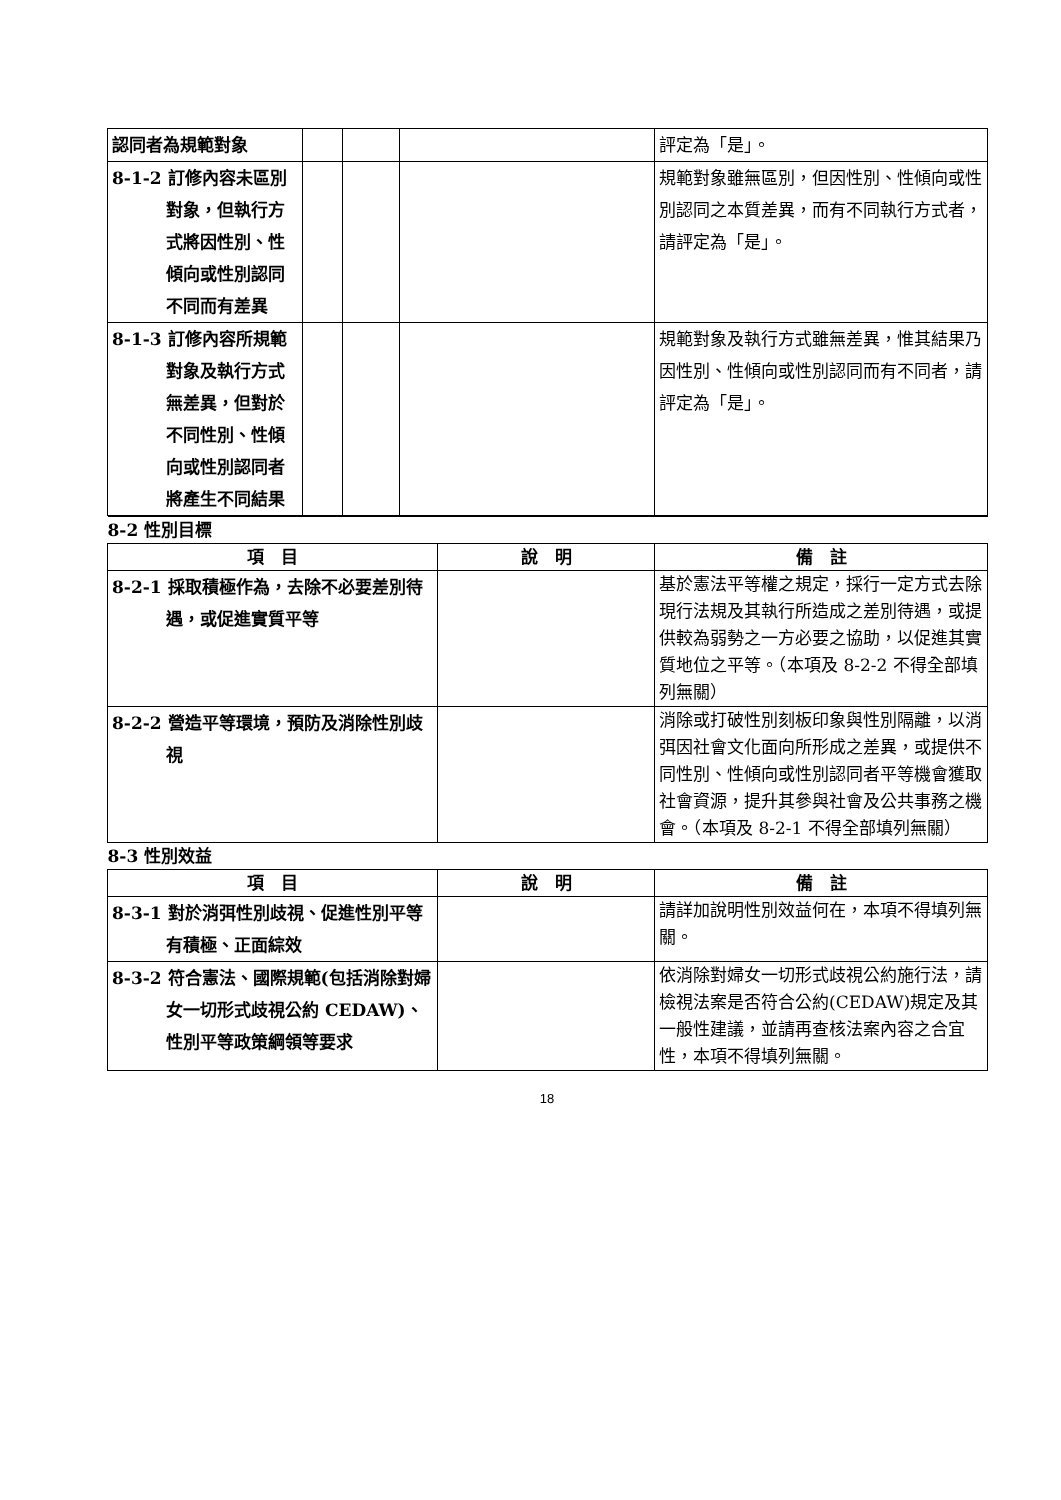| 認同者為規範對象 | | | | 評定為「是」。 |
| 8-1-2 訂修內容未區別對象，但執行方式將因性別、性傾向或性別認同不同而有差異 | | | | 規範對象雖無區別，但因性別、性傾向或性別認同之本質差異，而有不同執行方式者，請評定為「是」。 |
| 8-1-3 訂修內容所規範對象及執行方式無差異，但對於不同性別、性傾向或性別認同者將產生不同結果 | | | | 規範對象及執行方式雖無差異，惟其結果乃因性別、性傾向或性別認同而有不同者，請評定為「是」。 |
| 8-2 性別目標 | | |
| 項 目 | 說 明 | 備 註 |
| 8-2-1 採取積極作為，去除不必要差別待遇，或促進實質平等 | | 基於憲法平等權之規定，採行一定方式去除現行法規及其執行所造成之差別待遇，或提供較為弱勢之一方必要之協助，以促進其實質地位之平等。（本項及 8-2-2 不得全部填列無關） |
| 8-2-2 營造平等環境，預防及消除性別歧視 | | 消除或打破性別刻板印象與性別隔離，以消弭因社會文化面向所形成之差異，或提供不同性別、性傾向或性別認同者平等機會獲取社會資源，提升其參與社會及公共事務之機會。（本項及 8-2-1 不得全部填列無關） |
| 8-3 性別效益 | | |
| 項 目 | 說 明 | 備 註 |
| 8-3-1 對於消弭性別歧視、促進性別平等有積極、正面綜效 | | 請詳加說明性別效益何在，本項不得填列無關。 |
| 8-3-2 符合憲法、國際規範(包括消除對婦女一切形式歧視公約 CEDAW)、性別平等政策綱領等要求 | | 依消除對婦女一切形式歧視公約施行法，請檢視法案是否符合公約(CEDAW)規定及其一般性建議，並請再查核法案內容之合宜性，本項不得填列無關。 |
18